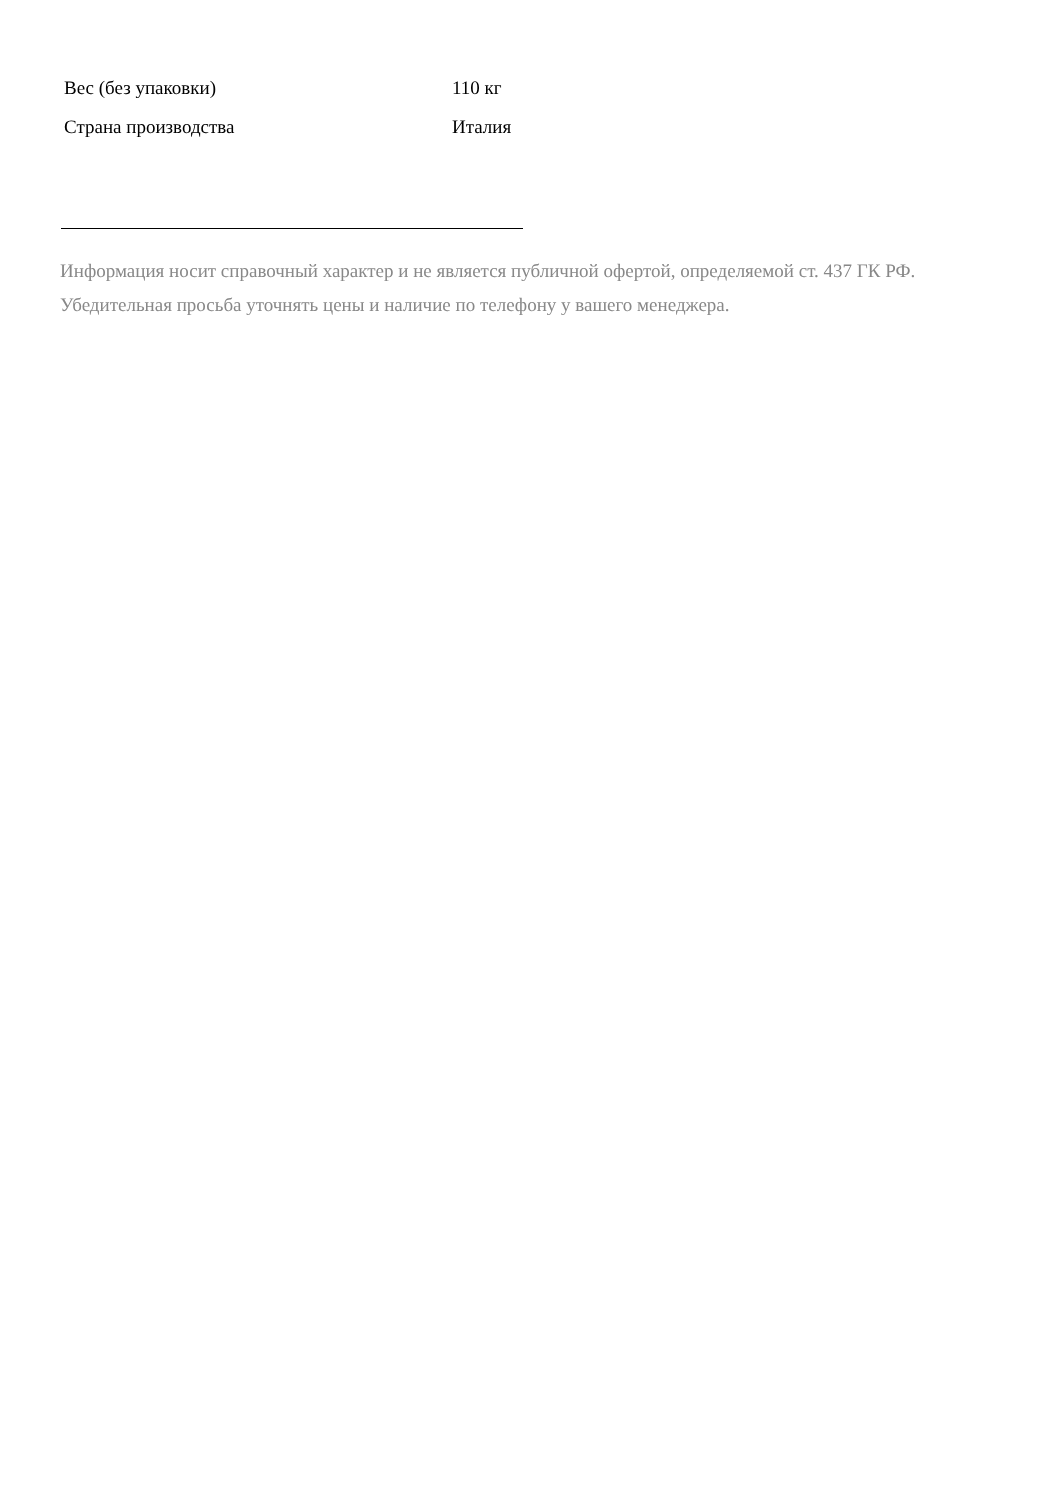| Вес (без упаковки) | 110 кг |
| Страна производства | Италия |
Информация носит справочный характер и не является публичной офертой, определяемой ст. 437 ГК РФ. Убедительная просьба уточнять цены и наличие по телефону у вашего менеджера.